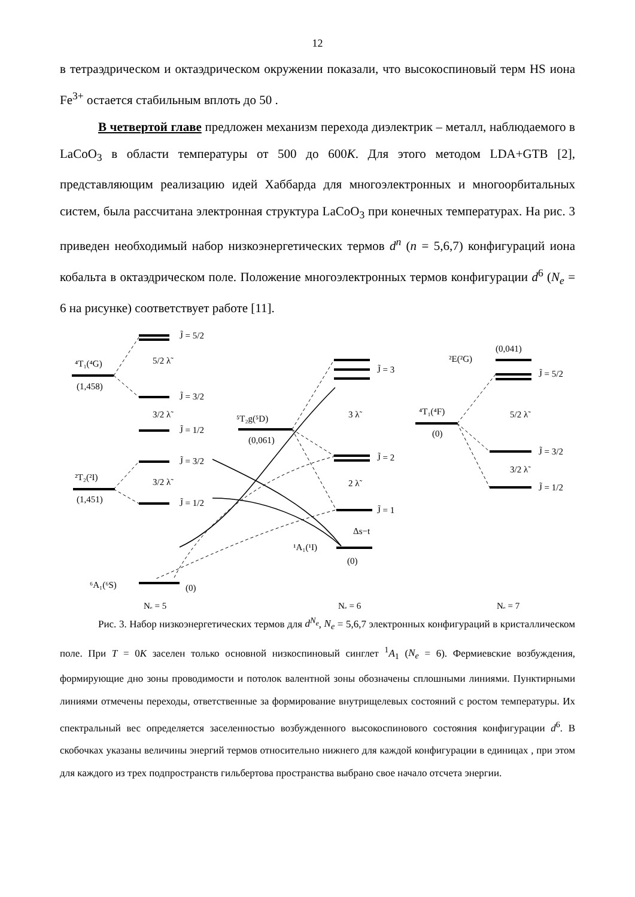12
в тетраэдрическом и октаэдрическом окружении показали, что высокоспиновый терм HS иона Fe<sup>3+</sup> остается стабильным вплоть до 50 .
В четвертой главе предложен механизм перехода диэлектрик – металл, наблюдаемого в LaCoO<sub>3</sub> в области температуры от 500 до 600K. Для этого методом LDA+GTB [2], представляющим реализацию идей Хаббарда для многоэлектронных и многоорбитальных систем, была рассчитана электронная структура LaCoO<sub>3</sub> при конечных температурах. На рис. 3 приведен необходимый набор низкоэнергетических термов d<sup>n</sup> (n = 5,6,7) конфигураций иона кобальта в октаэдрическом поле. Положение многоэлектронных термов конфигурации d<sup>6</sup> (N<sub>e</sub> = 6 на рисунке) соответствует работе [11].
⁴T₁(⁴G)
(1,458)
²T₂(²I)
(1,451)
⁶A₁(⁶S)
(0)
⁵T₂g(⁵D)
(0,061)
¹A₁(¹I)
(0)
²E(²G)
(0,041)
⁴T₁(⁴F)
(0)
J̃ = 5/2
J̃ = 3/2
J̃ = 1/2
J̃ = 3/2
J̃ = 1/2
5/2 λ̃
3/2 λ̃
3/2 λ̃
J̃ = 3
J̃ = 2
J̃ = 1
3 λ̃
2 λ̃
Δs−t
J̃ = 5/2
J̃ = 3/2
J̃ = 1/2
5/2 λ̃
3/2 λ̃
Nₑ = 5
Nₑ = 6
Nₑ = 7
Рис. 3. Набор низкоэнергетических термов для d<sup>N<sub>e</sub></sup>, N<sub>e</sub> = 5,6,7 электронных конфигураций в кристаллическом поле. При T = 0K заселен только основной низкоспиновый синглет <sup>1</sup>A<sub>1</sub> (N<sub>e</sub> = 6). Фермиевские возбуждения, формирующие дно зоны проводимости и потолок валентной зоны обозначены сплошными линиями. Пунктирными линиями отмечены переходы, ответственные за формирование внутрищелевых состояний с ростом температуры. Их спектральный вес определяется заселенностью возбужденного высокоспинового состояния конфигурации d<sup>6</sup>. В скобочках указаны величины энергий термов относительно нижнего для каждой конфигурации в единицах , при этом для каждого из трех подпространств гильбертова пространства выбрано свое начало отсчета энергии.